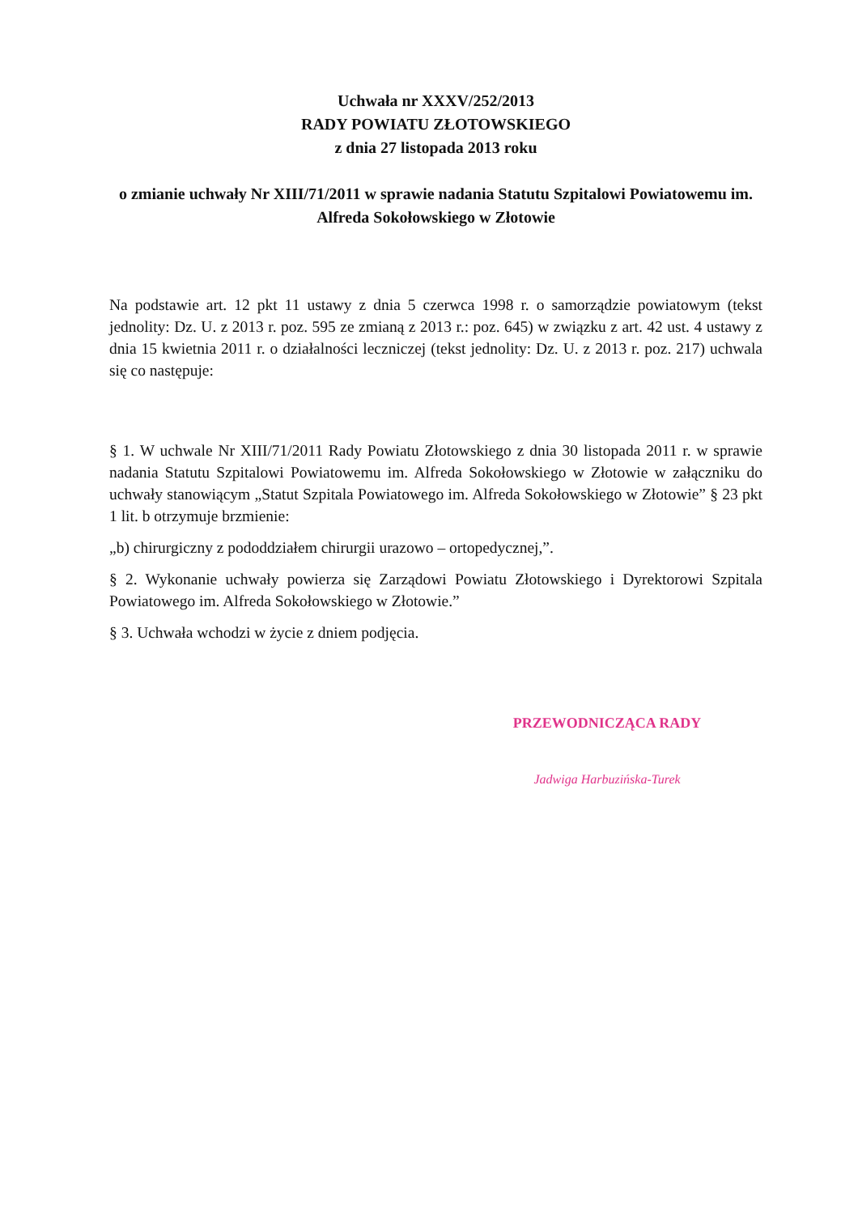Uchwała nr XXXV/252/2013
RADY POWIATU ZŁOTOWSKIEGO
z dnia 27 listopada 2013 roku
o zmianie uchwały Nr XIII/71/2011 w sprawie nadania Statutu Szpitalowi Powiatowemu im. Alfreda Sokołowskiego w Złotowie
Na podstawie art. 12 pkt 11 ustawy z dnia 5 czerwca 1998 r. o samorządzie powiatowym (tekst jednolity: Dz. U. z 2013 r. poz. 595 ze zmianą z 2013 r.: poz. 645) w związku z art. 42 ust. 4 ustawy z dnia 15 kwietnia 2011 r. o działalności leczniczej (tekst jednolity: Dz. U. z 2013 r. poz. 217) uchwala się co następuje:
§ 1. W uchwale Nr XIII/71/2011 Rady Powiatu Złotowskiego z dnia 30 listopada 2011 r. w sprawie nadania Statutu Szpitalowi Powiatowemu im. Alfreda Sokołowskiego w Złotowie w załączniku do uchwały stanowiącym „Statut Szpitala Powiatowego im. Alfreda Sokołowskiego w Złotowie” § 23 pkt 1 lit. b otrzymuje brzmienie:
„b) chirurgiczny z pododdziałem chirurgii urazowo – ortopedycznej,”.
§ 2. Wykonanie uchwały powierza się Zarządowi Powiatu Złotowskiego i Dyrektorowi Szpitala Powiatowego im. Alfreda Sokołowskiego w Złotowie.”
§ 3. Uchwała wchodzi w życie z dniem podjęcia.
PRZEWODNICZĄCA RADY
Jadwiga Harbuzińska-Turek